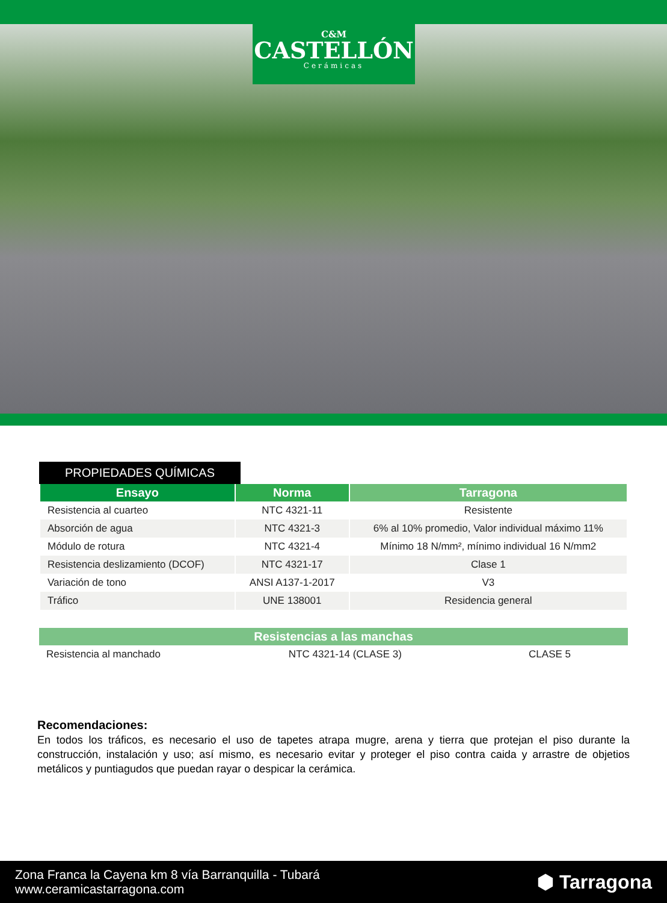C&M
CASTELLÓN
Cerámicas
PROPIEDADES QUÍMICAS
| Ensayo | Norma | Tarragona |
| --- | --- | --- |
| Resistencia al cuarteo | NTC 4321-11 | Resistente |
| Absorción de agua | NTC 4321-3 | 6% al 10% promedio, Valor individual máximo 11% |
| Módulo de rotura | NTC 4321-4 | Mínimo 18 N/mm², mínimo individual 16 N/mm2 |
| Resistencia deslizamiento (DCOF) | NTC 4321-17 | Clase 1 |
| Variación de tono | ANSI A137-1-2017 | V3 |
| Tráfico | UNE 138001 | Residencia general |
| Resistencias a las manchas | | |
| --- | --- | --- |
| Resistencia al manchado | NTC 4321-14 (CLASE 3) | CLASE 5 |
Recomendaciones:
En todos los tráficos, es necesario el uso de tapetes atrapa mugre, arena y tierra que protejan el piso durante la construcción, instalación y uso; así mismo, es necesario evitar y proteger el piso contra caida y arrastre de objetios metálicos y puntiagudos que puedan rayar o despicar la cerámica.
Zona Franca la Cayena km 8 vía Barranquilla - Tubará
www.ceramicastarragona.com
⬢ Tarragona